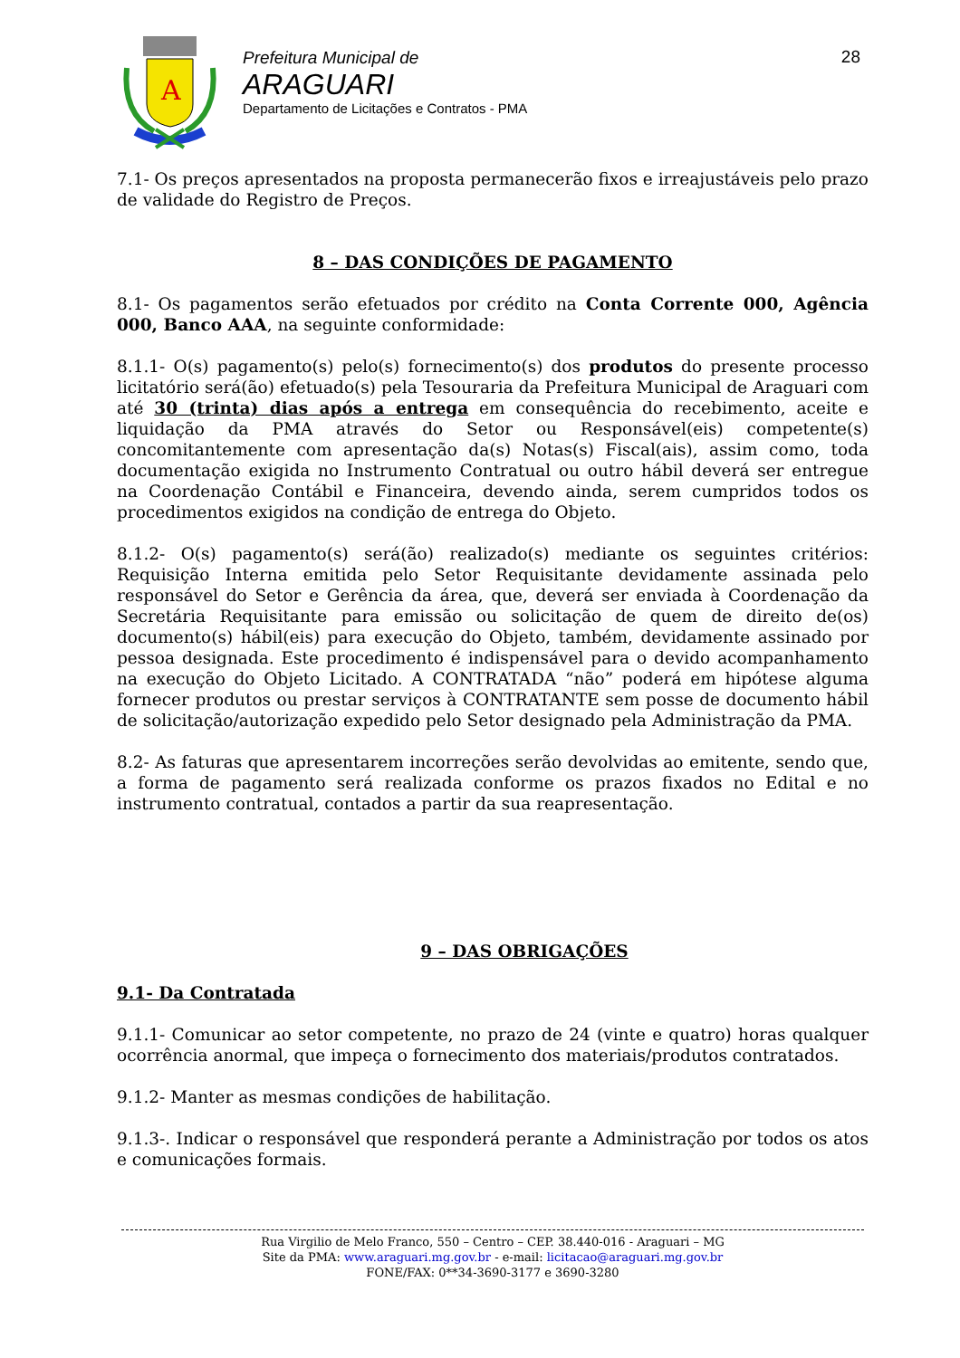A
Prefeitura Municipal de
ARAGUARI
Departamento de Licitações e Contratos - PMA
28
7.1- Os preços apresentados na proposta permanecerão fixos e irreajustáveis pelo prazo de validade do Registro de Preços.
8 – DAS CONDIÇÕES DE PAGAMENTO
8.1- Os pagamentos serão efetuados por crédito na Conta Corrente 000, Agência 000, Banco AAA, na seguinte conformidade:
8.1.1- O(s) pagamento(s) pelo(s) fornecimento(s) dos produtos do presente processo licitatório será(ão) efetuado(s) pela Tesouraria da Prefeitura Municipal de Araguari com até 30 (trinta) dias após a entrega em consequência do recebimento, aceite e liquidação da PMA através do Setor ou Responsável(eis) competente(s) concomitantemente com apresentação da(s) Notas(s) Fiscal(ais), assim como, toda documentação exigida no Instrumento Contratual ou outro hábil deverá ser entregue na Coordenação Contábil e Financeira, devendo ainda, serem cumpridos todos os procedimentos exigidos na condição de entrega do Objeto.
8.1.2- O(s) pagamento(s) será(ão) realizado(s) mediante os seguintes critérios: Requisição Interna emitida pelo Setor Requisitante devidamente assinada pelo responsável do Setor e Gerência da área, que, deverá ser enviada à Coordenação da Secretária Requisitante para emissão ou solicitação de quem de direito de(os) documento(s) hábil(eis) para execução do Objeto, também, devidamente assinado por pessoa designada. Este procedimento é indispensável para o devido acompanhamento na execução do Objeto Licitado. A CONTRATADA “não” poderá em hipótese alguma fornecer produtos ou prestar serviços à CONTRATANTE sem posse de documento hábil de solicitação/autorização expedido pelo Setor designado pela Administração da PMA.
8.2- As faturas que apresentarem incorreções serão devolvidas ao emitente, sendo que, a forma de pagamento será realizada conforme os prazos fixados no Edital e no instrumento contratual, contados a partir da sua reapresentação.
9 – DAS OBRIGAÇÕES
9.1- Da Contratada
9.1.1- Comunicar ao setor competente, no prazo de 24 (vinte e quatro) horas qualquer ocorrência anormal, que impeça o fornecimento dos materiais/produtos contratados.
9.1.2- Manter as mesmas condições de habilitação.
9.1.3-. Indicar o responsável que responderá perante a Administração por todos os atos e comunicações formais.
Rua Virgilio de Melo Franco, 550 – Centro – CEP. 38.440-016 - Araguari – MG
Site da PMA: www.araguari.mg.gov.br - e-mail: licitacao@araguari.mg.gov.br
FONE/FAX: 0**34-3690-3177 e 3690-3280